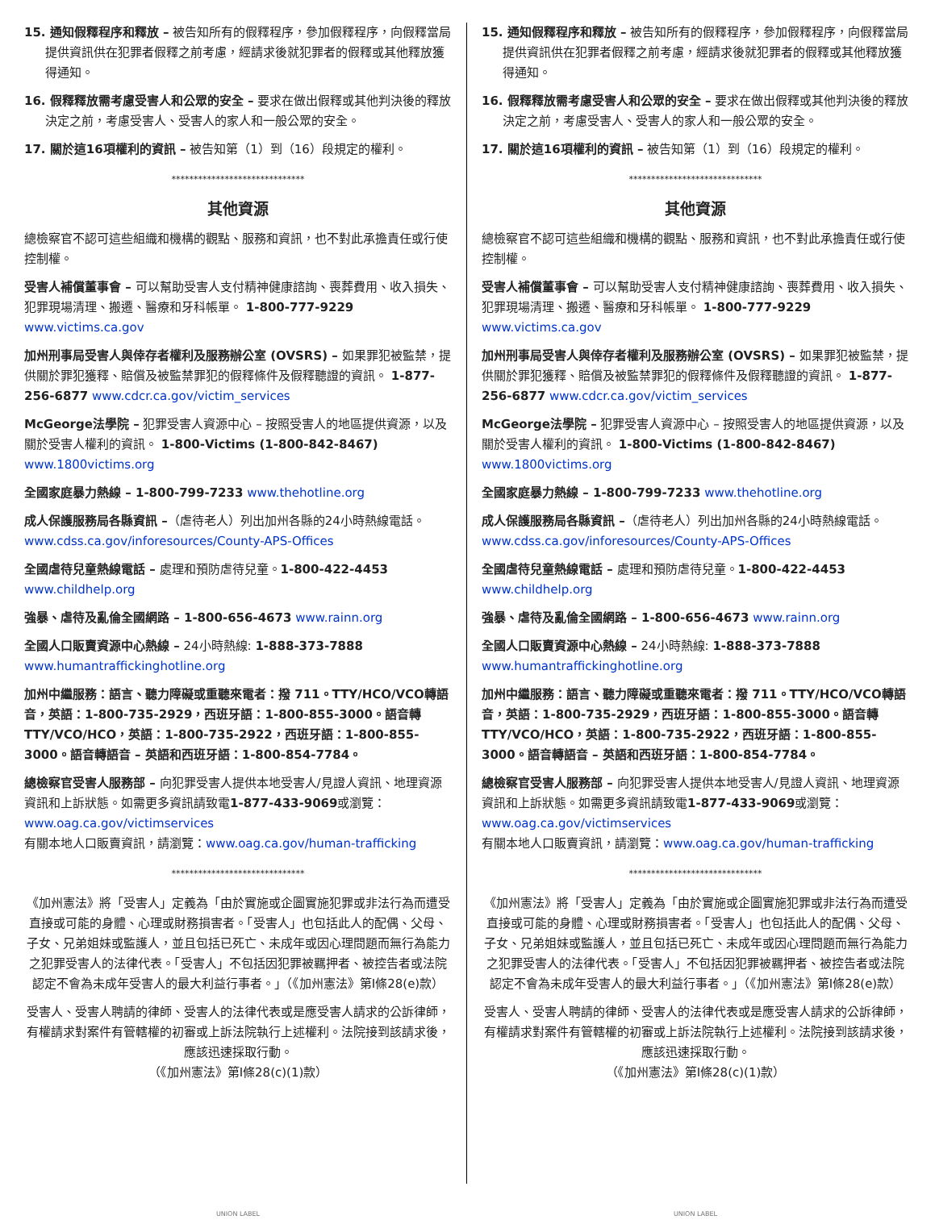15. 通知假釋程序和釋放 – 被告知所有的假釋程序，參加假釋程序，向假釋當局提供資訊供在犯罪者假釋之前考慮，經請求後就犯罪者的假釋或其他釋放獲得通知。
16. 假釋釋放需考慮受害人和公眾的安全 – 要求在做出假釋或其他判決後的釋放決定之前，考慮受害人、受害人的家人和一般公眾的安全。
17. 關於這16項權利的資訊 – 被告知第（1）到（16）段規定的權利。
******************************
其他資源
總檢察官不認可這些組織和機構的觀點、服務和資訊，也不對此承擔責任或行使控制權。
受害人補償董事會 – 可以幫助受害人支付精神健康諮詢、喪葬費用、收入損失、犯罪現場清理、搬遷、醫療和牙科帳單。 1-800-777-9229 www.victims.ca.gov
加州刑事局受害人與倖存者權利及服務辦公室 (OVSRS) – 如果罪犯被監禁，提供關於罪犯獲釋、賠償及被監禁罪犯的假釋條件及假釋聽證的資訊。 1-877-256-6877 www.cdcr.ca.gov/victim_services
McGeorge法學院 – 犯罪受害人資源中心 – 按照受害人的地區提供資源，以及關於受害人權利的資訊。 1-800-Victims (1-800-842-8467) www.1800victims.org
全國家庭暴力熱線 – 1-800-799-7233 www.thehotline.org
成人保護服務局各縣資訊 –（虐待老人）列出加州各縣的24小時熱線電話。www.cdss.ca.gov/inforesources/County-APS-Offices
全國虐待兒童熱線電話 – 處理和預防虐待兒童。1-800-422-4453 www.childhelp.org
強暴、虐待及亂倫全國網路 – 1-800-656-4673 www.rainn.org
全國人口販賣資源中心熱線 – 24小時熱線: 1-888-373-7888 www.humantraffickinghotline.org
加州中繼服務：語言、聽力障礙或重聽來電者：撥 711。TTY/HCO/VCO轉語音，英語：1-800-735-2929，西班牙語：1-800-855-3000。語音轉TTY/VCO/HCO，英語：1-800-735-2922，西班牙語：1-800-855-3000。語音轉語音 – 英語和西班牙語：1-800-854-7784。
總檢察官受害人服務部 – 向犯罪受害人提供本地受害人/見證人資訊、地理資源資訊和上訴狀態。如需更多資訊請致電1-877-433-9069或瀏覽：www.oag.ca.gov/victimservices
有關本地人口販賣資訊，請瀏覽：www.oag.ca.gov/human-trafficking
******************************
《加州憲法》將「受害人」定義為「由於實施或企圖實施犯罪或非法行為而遭受直接或可能的身體、心理或財務損害者。「受害人」也包括此人的配偶、父母、子女、兄弟姐妹或監護人，並且包括已死亡、未成年或因心理問題而無行為能力之犯罪受害人的法律代表。「受害人」不包括因犯罪被羈押者、被控告者或法院認定不會為未成年受害人的最大利益行事者。」（《加州憲法》第I條28(e)款）
受害人、受害人聘請的律師、受害人的法律代表或是應受害人請求的公訴律師，有權請求對案件有管轄權的初審或上訴法院執行上述權利。法院接到該請求後，應該迅速採取行動。
（《加州憲法》第I條28(c)(1)款）
UNION LABEL
15. 通知假釋程序和釋放 – 被告知所有的假釋程序，參加假釋程序，向假釋當局提供資訊供在犯罪者假釋之前考慮，經請求後就犯罪者的假釋或其他釋放獲得通知。
16. 假釋釋放需考慮受害人和公眾的安全 – 要求在做出假釋或其他判決後的釋放決定之前，考慮受害人、受害人的家人和一般公眾的安全。
17. 關於這16項權利的資訊 – 被告知第（1）到（16）段規定的權利。
******************************
其他資源
總檢察官不認可這些組織和機構的觀點、服務和資訊，也不對此承擔責任或行使控制權。
受害人補償董事會 – 可以幫助受害人支付精神健康諮詢、喪葬費用、收入損失、犯罪現場清理、搬遷、醫療和牙科帳單。 1-800-777-9229 www.victims.ca.gov
加州刑事局受害人與倖存者權利及服務辦公室 (OVSRS) – 如果罪犯被監禁，提供關於罪犯獲釋、賠償及被監禁罪犯的假釋條件及假釋聽證的資訊。 1-877-256-6877 www.cdcr.ca.gov/victim_services
McGeorge法學院 – 犯罪受害人資源中心 – 按照受害人的地區提供資源，以及關於受害人權利的資訊。 1-800-Victims (1-800-842-8467) www.1800victims.org
全國家庭暴力熱線 – 1-800-799-7233 www.thehotline.org
成人保護服務局各縣資訊 –（虐待老人）列出加州各縣的24小時熱線電話。www.cdss.ca.gov/inforesources/County-APS-Offices
全國虐待兒童熱線電話 – 處理和預防虐待兒童。1-800-422-4453 www.childhelp.org
強暴、虐待及亂倫全國網路 – 1-800-656-4673 www.rainn.org
全國人口販賣資源中心熱線 – 24小時熱線: 1-888-373-7888 www.humantraffickinghotline.org
加州中繼服務：語言、聽力障礙或重聽來電者：撥 711。TTY/HCO/VCO轉語音，英語：1-800-735-2929，西班牙語：1-800-855-3000。語音轉TTY/VCO/HCO，英語：1-800-735-2922，西班牙語：1-800-855-3000。語音轉語音 – 英語和西班牙語：1-800-854-7784。
總檢察官受害人服務部 – 向犯罪受害人提供本地受害人/見證人資訊、地理資源資訊和上訴狀態。如需更多資訊請致電1-877-433-9069或瀏覽：www.oag.ca.gov/victimservices
有關本地人口販賣資訊，請瀏覽：www.oag.ca.gov/human-trafficking
******************************
《加州憲法》將「受害人」定義為「由於實施或企圖實施犯罪或非法行為而遭受直接或可能的身體、心理或財務損害者。「受害人」也包括此人的配偶、父母、子女、兄弟姐妹或監護人，並且包括已死亡、未成年或因心理問題而無行為能力之犯罪受害人的法律代表。「受害人」不包括因犯罪被羈押者、被控告者或法院認定不會為未成年受害人的最大利益行事者。」（《加州憲法》第I條28(e)款）
受害人、受害人聘請的律師、受害人的法律代表或是應受害人請求的公訴律師，有權請求對案件有管轄權的初審或上訴法院執行上述權利。法院接到該請求後，應該迅速採取行動。
（《加州憲法》第I條28(c)(1)款）
UNION LABEL